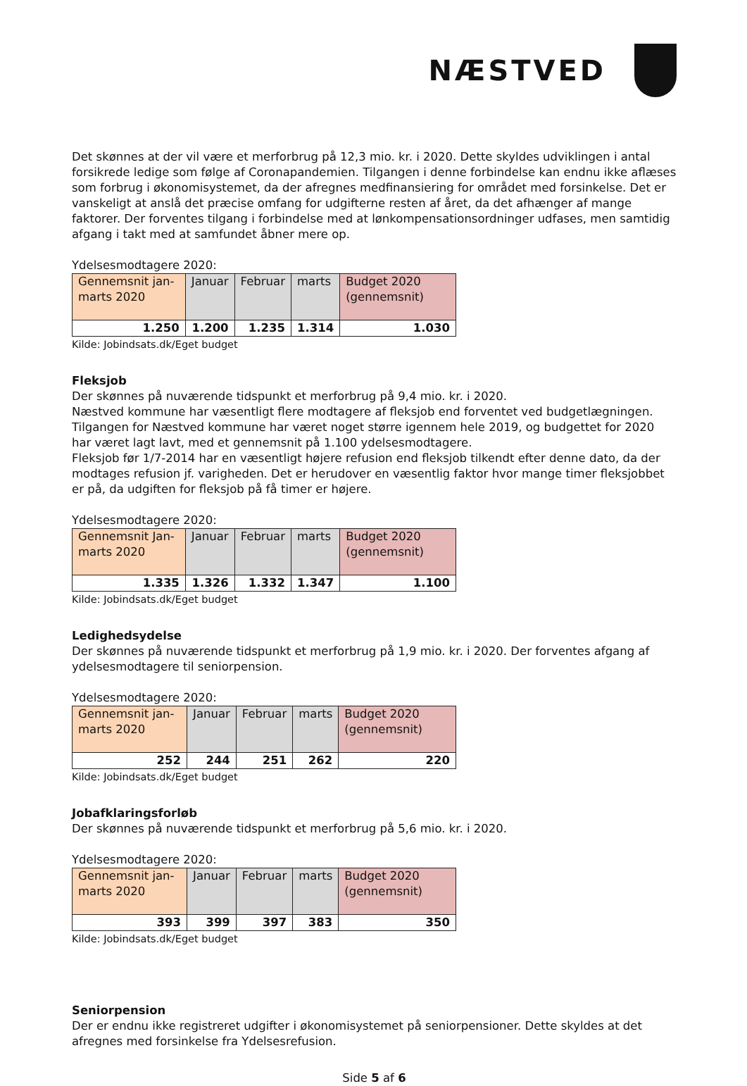NÆSTVED
Det skønnes at der vil være et merforbrug på 12,3 mio. kr. i 2020. Dette skyldes udviklingen i antal forsikrede ledige som følge af Coronapandemien. Tilgangen i denne forbindelse kan endnu ikke aflæses som forbrug i økonomisystemet, da der afregnes medfinansiering for området med forsinkelse. Det er vanskeligt at anslå det præcise omfang for udgifterne resten af året, da det afhænger af mange faktorer. Der forventes tilgang i forbindelse med at lønkompensationsordninger udfases, men samtidig afgang i takt med at samfundet åbner mere op.
Ydelsesmodtagere 2020:
| Gennemsnit jan-marts 2020 | Januar | Februar | marts | Budget 2020 (gennemsnit) |
| 1.250 | 1.200 | 1.235 | 1.314 | 1.030 |
Kilde: Jobindsats.dk/Eget budget
Fleksjob
Der skønnes på nuværende tidspunkt et merforbrug på 9,4 mio. kr. i 2020.
Næstved kommune har væsentligt flere modtagere af fleksjob end forventet ved budgetlægningen. Tilgangen for Næstved kommune har været noget større igennem hele 2019, og budgettet for 2020 har været lagt lavt, med et gennemsnit på 1.100 ydelsesmodtagere.
Fleksjob før 1/7-2014 har en væsentligt højere refusion end fleksjob tilkendt efter denne dato, da der modtages refusion jf. varigheden. Det er herudover en væsentlig faktor hvor mange timer fleksjobbet er på, da udgiften for fleksjob på få timer er højere.
Ydelsesmodtagere 2020:
| Gennemsnit Jan-marts 2020 | Januar | Februar | marts | Budget 2020 (gennemsnit) |
| 1.335 | 1.326 | 1.332 | 1.347 | 1.100 |
Kilde: Jobindsats.dk/Eget budget
Ledighedsydelse
Der skønnes på nuværende tidspunkt et merforbrug på 1,9 mio. kr. i 2020. Der forventes afgang af ydelsesmodtagere til seniorpension.
Ydelsesmodtagere 2020:
| Gennemsnit jan-marts 2020 | Januar | Februar | marts | Budget 2020 (gennemsnit) |
| 252 | 244 | 251 | 262 | 220 |
Kilde: Jobindsats.dk/Eget budget
Jobafklaringsforløb
Der skønnes på nuværende tidspunkt et merforbrug på 5,6 mio. kr. i 2020.
Ydelsesmodtagere 2020:
| Gennemsnit jan-marts 2020 | Januar | Februar | marts | Budget 2020 (gennemsnit) |
| 393 | 399 | 397 | 383 | 350 |
Kilde: Jobindsats.dk/Eget budget
Seniorpension
Der er endnu ikke registreret udgifter i økonomisystemet på seniorpensioner. Dette skyldes at det afregnes med forsinkelse fra Ydelsesrefusion.
Side 5 af 6